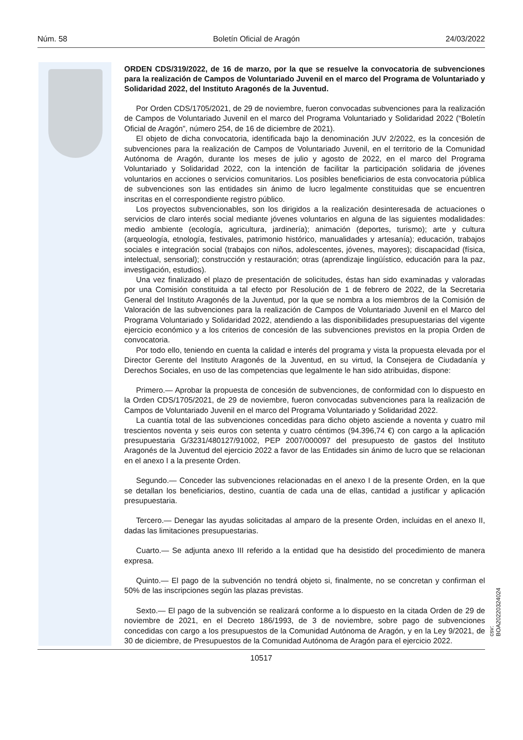Núm. 58 Boletín Oficial de Aragón 24/03/2022
ORDEN CDS/319/2022, de 16 de marzo, por la que se resuelve la convocatoria de subvenciones para la realización de Campos de Voluntariado Juvenil en el marco del Programa de Voluntariado y Solidaridad 2022, del Instituto Aragonés de la Juventud.
Por Orden CDS/1705/2021, de 29 de noviembre, fueron convocadas subvenciones para la realización de Campos de Voluntariado Juvenil en el marco del Programa Voluntariado y Solidaridad 2022 (“Boletín Oficial de Aragón”, número 254, de 16 de diciembre de 2021).
El objeto de dicha convocatoria, identificada bajo la denominación JUV 2/2022, es la concesión de subvenciones para la realización de Campos de Voluntariado Juvenil, en el territorio de la Comunidad Autónoma de Aragón, durante los meses de julio y agosto de 2022, en el marco del Programa Voluntariado y Solidaridad 2022, con la intención de facilitar la participación solidaria de jóvenes voluntarios en acciones o servicios comunitarios. Los posibles beneficiarios de esta convocatoria pública de subvenciones son las entidades sin ánimo de lucro legalmente constituidas que se encuentren inscritas en el correspondiente registro público.
Los proyectos subvencionables, son los dirigidos a la realización desinteresada de actuaciones o servicios de claro interés social mediante jóvenes voluntarios en alguna de las siguientes modalidades: medio ambiente (ecología, agricultura, jardinería); animación (deportes, turismo); arte y cultura (arqueología, etnología, festivales, patrimonio histórico, manualidades y artesanía); educación, trabajos sociales e integración social (trabajos con niños, adolescentes, jóvenes, mayores); discapacidad (física, intelectual, sensorial); construcción y restauración; otras (aprendizaje lingüístico, educación para la paz, investigación, estudios).
Una vez finalizado el plazo de presentación de solicitudes, éstas han sido examinadas y valoradas por una Comisión constituida a tal efecto por Resolución de 1 de febrero de 2022, de la Secretaria General del Instituto Aragonés de la Juventud, por la que se nombra a los miembros de la Comisión de Valoración de las subvenciones para la realización de Campos de Voluntariado Juvenil en el Marco del Programa Voluntariado y Solidaridad 2022, atendiendo a las disponibilidades presupuestarias del vigente ejercicio económico y a los criterios de concesión de las subvenciones previstos en la propia Orden de convocatoria.
Por todo ello, teniendo en cuenta la calidad e interés del programa y vista la propuesta elevada por el Director Gerente del Instituto Aragonés de la Juventud, en su virtud, la Consejera de Ciudadanía y Derechos Sociales, en uso de las competencias que legalmente le han sido atribuidas, dispone:
Primero.— Aprobar la propuesta de concesión de subvenciones, de conformidad con lo dispuesto en la Orden CDS/1705/2021, de 29 de noviembre, fueron convocadas subvenciones para la realización de Campos de Voluntariado Juvenil en el marco del Programa Voluntariado y Solidaridad 2022.
La cuantía total de las subvenciones concedidas para dicho objeto asciende a noventa y cuatro mil trescientos noventa y seis euros con setenta y cuatro céntimos (94.396,74 €) con cargo a la aplicación presupuestaria G/3231/480127/91002, PEP 2007/000097 del presupuesto de gastos del Instituto Aragonés de la Juventud del ejercicio 2022 a favor de las Entidades sin ánimo de lucro que se relacionan en el anexo I a la presente Orden.
Segundo.— Conceder las subvenciones relacionadas en el anexo I de la presente Orden, en la que se detallan los beneficiarios, destino, cuantía de cada una de ellas, cantidad a justificar y aplicación presupuestaria.
Tercero.— Denegar las ayudas solicitadas al amparo de la presente Orden, incluidas en el anexo II, dadas las limitaciones presupuestarias.
Cuarto.— Se adjunta anexo III referido a la entidad que ha desistido del procedimiento de manera expresa.
Quinto.— El pago de la subvención no tendrá objeto si, finalmente, no se concretan y confirman el 50% de las inscripciones según las plazas previstas.
Sexto.— El pago de la subvención se realizará conforme a lo dispuesto en la citada Orden de 29 de noviembre de 2021, en el Decreto 186/1993, de 3 de noviembre, sobre pago de subvenciones concedidas con cargo a los presupuestos de la Comunidad Autónoma de Aragón, y en la Ley 9/2021, de 30 de diciembre, de Presupuestos de la Comunidad Autónoma de Aragón para el ejercicio 2022.
csv: BOA20220324024
10517